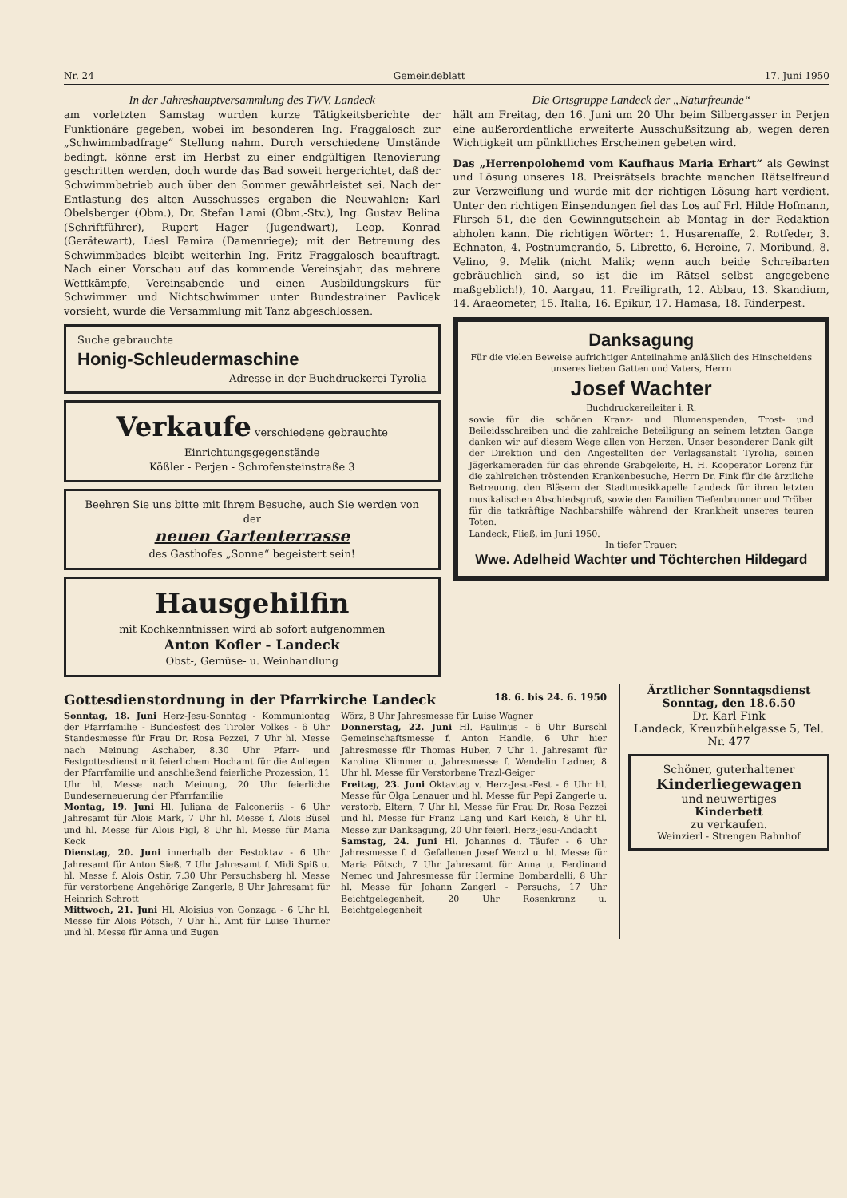Nr. 24 Gemeindeblatt 17. Juni 1950
In der Jahreshauptversammlung des TWV. Landeck
am vorletzten Samstag wurden kurze Tätigkeitsberichte der Funktionäre gegeben, wobei im besonderen Ing. Fraggalosch zur „Schwimmbadfrage“ Stellung nahm. Durch verschiedene Umstände bedingt, könne erst im Herbst zu einer endgültigen Renovierung geschritten werden, doch wurde das Bad soweit hergerichtet, daß der Schwimmbetrieb auch über den Sommer gewährleistet sei. Nach der Entlastung des alten Ausschusses ergaben die Neuwahlen: Karl Obelsberger (Obm.), Dr. Stefan Lami (Obm.-Stv.), Ing. Gustav Belina (Schriftführer), Rupert Hager (Jugendwart), Leop. Konrad (Gerätewart), Liesl Famira (Damenriege); mit der Betreuung des Schwimmbades bleibt weiterhin Ing. Fritz Fraggalosch beauftragt. Nach einer Vorschau auf das kommende Vereinsjahr, das mehrere Wettkämpfe, Vereinsabende und einen Ausbildungskurs für Schwimmer und Nichtschwimmer unter Bundestrainer Pavlicek vorsieht, wurde die Versammlung mit Tanz abgeschlossen.
Suche gebrauchte
Honig-Schleudermaschine
Adresse in der Buchdruckerei Tyrolia
Verkaufe verschiedene gebrauchte Einrichtungsgegenstände
Kößler - Perjen - Schrofensteinstraße 3
Beehren Sie uns bitte mit Ihrem Besuche, auch Sie werden von der
neuen Gartenterrasse
des Gasthofes „Sonne“ begeistert sein!
Hausgehilfin
mit Kochkenntnissen wird ab sofort aufgenommen
Anton Kofler - Landeck
Obst-, Gemüse- u. Weinhandlung
Die Ortsgruppe Landeck der „Naturfreunde“
hält am Freitag, den 16. Juni um 20 Uhr beim Silbergasser in Perjen eine außerordentliche erweiterte Ausschußsitzung ab, wegen deren Wichtigkeit um pünktliches Erscheinen gebeten wird.
Das „Herrenpolohemd vom Kaufhaus Maria Erhart“ als Gewinst und Lösung unseres 18. Preisrätsels brachte manchen Rätselfreund zur Verzweiflung und wurde mit der richtigen Lösung hart verdient. Unter den richtigen Einsendungen fiel das Los auf Frl. Hilde Hofmann, Flirsch 51, die den Gewinngutschein ab Montag in der Redaktion abholen kann. Die richtigen Wörter: 1. Husarenaffe, 2. Rotfeder, 3. Echnaton, 4. Postnumerando, 5. Libretto, 6. Heroine, 7. Moribund, 8. Velino, 9. Melik (nicht Malik; wenn auch beide Schreibarten gebräuchlich sind, so ist die im Rätsel selbst angegebene maßgeblich!), 10. Aargau, 11. Freiligrath, 12. Abbau, 13. Skandium, 14. Araeometer, 15. Italia, 16. Epikur, 17. Hamasa, 18. Rinderpest.
Danksagung
Für die vielen Beweise aufrichtiger Anteilnahme anläßlich des Hinscheidens unseres lieben Gatten und Vaters, Herrn
Josef Wachter
Buchdruckereileiter i. R.
sowie für die schönen Kranz- und Blumenspenden, Trost- und Beileidsschreiben und die zahlreiche Beteiligung an seinem letzten Gange danken wir auf diesem Wege allen von Herzen. Unser besonderer Dank gilt der Direktion und den Angestellten der Verlagsanstalt Tyrolia, seinen Jägerkameraden für das ehrende Grabgeleite, H. H. Kooperator Lorenz für die zahlreichen tröstenden Krankenbesuche, Herrn Dr. Fink für die ärztliche Betreuung, den Bläsern der Stadtmusikkapelle Landeck für ihren letzten musikalischen Abschiedsgruß, sowie den Familien Tiefenbrunner und Tröber für die tatkräftige Nachbarshilfe während der Krankheit unseres teuren Toten.
Landeck, Fließ, im Juni 1950.
In tiefer Trauer:
Wwe. Adelheid Wachter und Töchterchen Hildegard
Gottesdienstordnung in der Pfarrkirche Landeck 18. 6. bis 24. 6. 1950
Sonntag, 18. Juni Herz-Jesu-Sonntag - Kommuniontag der Pfarrfamilie - Bundesfest des Tiroler Volkes - 6 Uhr Standesmesse für Frau Dr. Rosa Pezzei, 7 Uhr hl. Messe nach Meinung Aschaber, 8.30 Uhr Pfarr- und Festgottesdienst mit feierlichem Hochamt für die Anliegen der Pfarrfamilie und anschließend feierliche Prozession, 11 Uhr hl. Messe nach Meinung, 20 Uhr feierliche Bundeserneuerung der Pfarrfamilie
Montag, 19. Juni Hl. Juliana de Falconeriis - 6 Uhr Jahresamt für Alois Mark, 7 Uhr hl. Messe f. Alois Büsel und hl. Messe für Alois Figl, 8 Uhr hl. Messe für Maria Keck
Dienstag, 20. Juni innerhalb der Festoktav - 6 Uhr Jahresamt für Anton Sieß, 7 Uhr Jahresamt f. Midi Spiß u. hl. Messe f. Alois Östir, 7.30 Uhr Persuchsberg hl. Messe für verstorbene Angehörige Zangerle, 8 Uhr Jahresamt für Heinrich Schrott
Mittwoch, 21. Juni Hl. Aloisius von Gonzaga - 6 Uhr hl. Messe für Alois Pötsch, 7 Uhr hl. Amt für Luise Thurner und hl. Messe für Anna und Eugen
Wörz, 8 Uhr Jahresmesse für Luise Wagner
Donnerstag, 22. Juni Hl. Paulinus - 6 Uhr Burschl Gemeinschaftsmesse f. Anton Handle, 6 Uhr hier Jahresmesse für Thomas Huber, 7 Uhr 1. Jahresamt für Karolina Klimmer u. Jahresmesse f. Wendelin Ladner, 8 Uhr hl. Messe für Verstorbene Trazl-Geiger
Freitag, 23. Juni Oktavtag v. Herz-Jesu-Fest - 6 Uhr hl. Messe für Olga Lenauer und hl. Messe für Pepi Zangerle u. verstorb. Eltern, 7 Uhr hl. Messe für Frau Dr. Rosa Pezzei und hl. Messe für Franz Lang und Karl Reich, 8 Uhr hl. Messe zur Danksagung, 20 Uhr feierl. Herz-Jesu-Andacht
Samstag, 24. Juni Hl. Johannes d. Täufer - 6 Uhr Jahresmesse f. d. Gefallenen Josef Wenzl u. hl. Messe für Maria Pötsch, 7 Uhr Jahresamt für Anna u. Ferdinand Nemec und Jahresmesse für Hermine Bombardelli, 8 Uhr hl. Messe für Johann Zangerl - Persuchs, 17 Uhr Beichtgelegenheit, 20 Uhr Rosenkranz u. Beichtgelegenheit
Ärztlicher Sonntagsdienst
Sonntag, den 18.6.50
Dr. Karl Fink
Landeck, Kreuzbühelgasse 5, Tel. Nr. 477
Schöner, guterhaltener
Kinderliegewagen
und neuwertiges
Kinderbett
zu verkaufen.
Weinzierl - Strengen Bahnhof